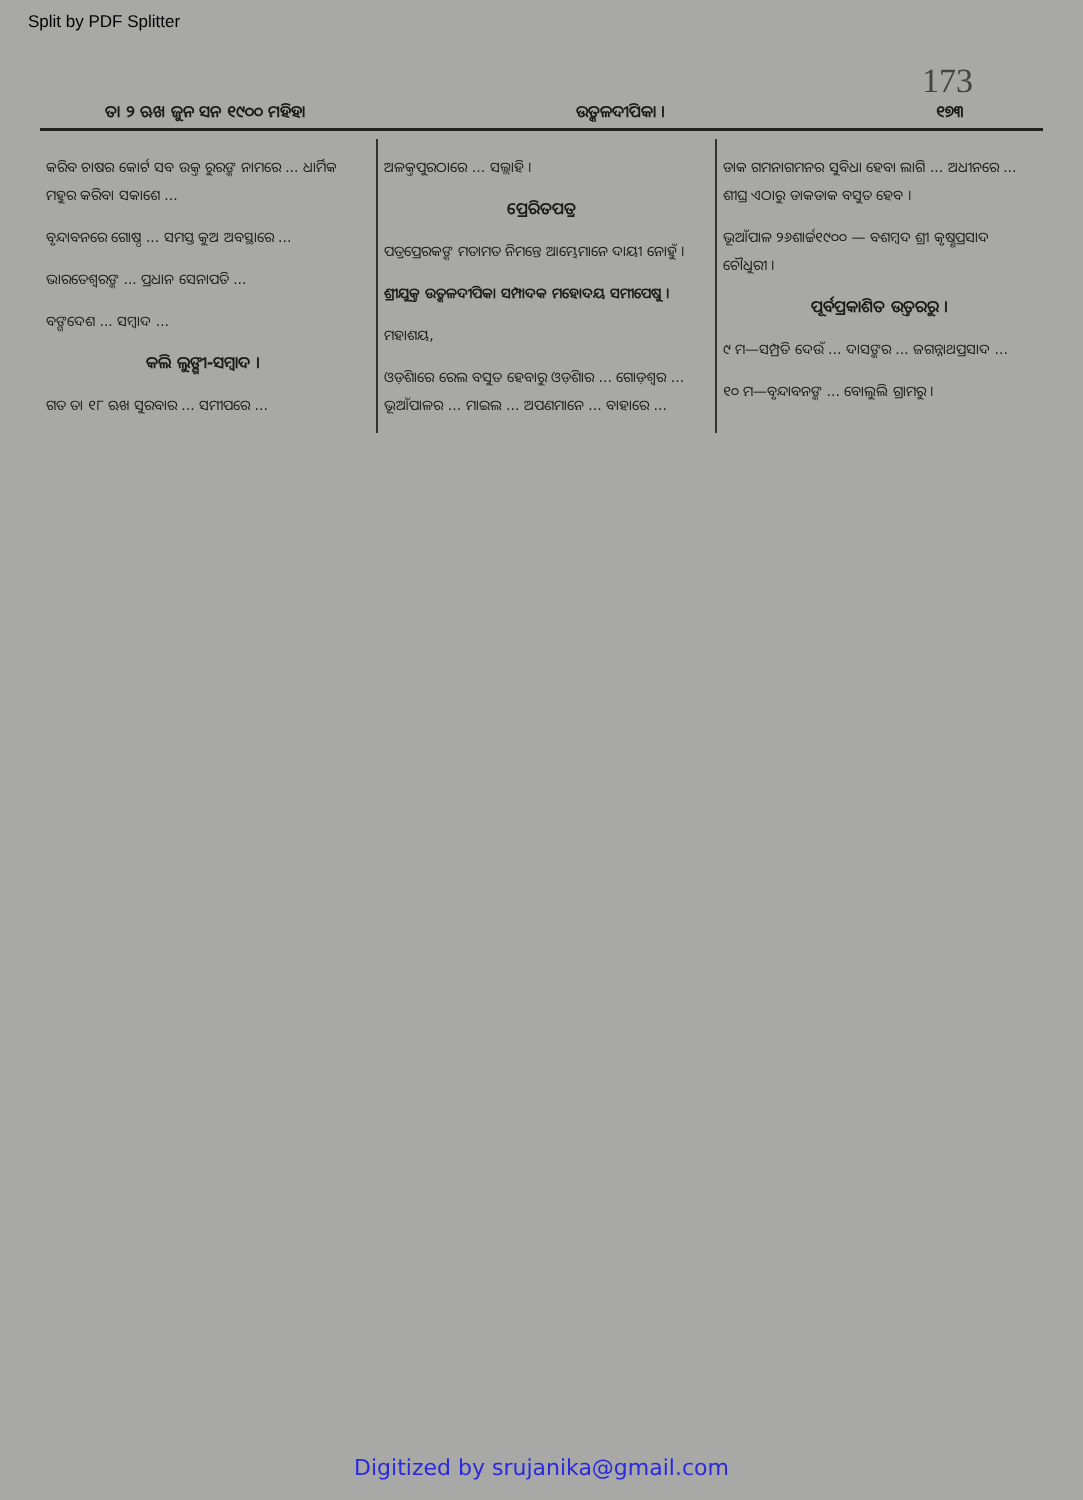Split by PDF Splitter
173
ତା ୨ ଋଖ ଜୁନ ସନ ୧୯୦୦ ମହିହା ଉତ୍କଳଦୀପିକା । ୧୭୩
କରିବ ଚାଷର କୋର୍ଟ ସବ ଉକ୍ତ ରୁରଙ୍କ ନାମରେ ... ଧାର୍ମିକ ମହୁର କରିବା ସକାଶେ ...
ବୃନ୍ଦାବନରେ ଗୋଷ୍ଠ ... ସମସ୍ତ କୁଅ ଅବସ୍ଥାରେ ...
ଭାରତେଶ୍ୱରଙ୍କ ... ପ୍ରଧାନ ସେନାପତି ...
ବଙ୍ଗଦେଶ ... ସମ୍ବାଦ ...
କଲି ଲୁଙ୍ଗୀ-ସମ୍ବାଦ ।
ଗତ ତା ୧୮ ଋଖ ସୁରବାର ... ସମୀପରେ ...
ଅଳକ୍ତପୁରଠାରେ ... ସଲ୍ଲାହି ।
ପ୍ରେରିତପତ୍ର
ପତ୍ରପ୍ରେରକଙ୍କ ମତାମତ ନିମନ୍ତେ ଆମ୍ଭେମାନେ ଦାୟୀ ନୋହୁଁ ।
ଶ୍ରୀଯୁକ୍ତ ଉତ୍କଳଦୀପିକା ସମ୍ପାଦକ ମହୋଦୟ ସମୀପେଷୁ ।
ମହାଶୟ,
ଓଡ଼ିଶାରେ ରେଲ ବସୁତ ହେବାରୁ ଓଡ଼ିଶାର ... ଗୋଡ଼ଶ୍ୱର ... ଭୂଆଁପାଳର ... ମାଇଲ ... ଅପଣମାନେ ... ବାହାରେ ...
ଡାକ ଗମନାଗମନର ସୁବିଧା ହେବା ଲାଗି ... ଅଧୀନରେ ... ଶୀଘ୍ର ଏଠାରୁ ଡାକଡାକ ବସୁତ ହେବ ।
ଭୂଆଁପାଳ ୨୬ଶାର୍ଚ୍ଚ୧୯୦୦ — ବଶମ୍ବଦ ଶ୍ରୀ କୃଷ୍ଣପ୍ରସାଦ ଚୌଧୁରୀ ।
ପୂର୍ବପ୍ରକାଶିତ ଉତ୍ତରରୁ ।
୯ ମ—ସମ୍ପ୍ରତି ଦେଉଁ ... ଦାସଙ୍କର ... ଜଗନ୍ନାଥପ୍ରସାଦ ...
୧୦ ମ—ବୃନ୍ଦାବନଙ୍କ ... ବୋଲୁଲି ଗ୍ରାମରୁ ।
Digitized by srujanika@gmail.com